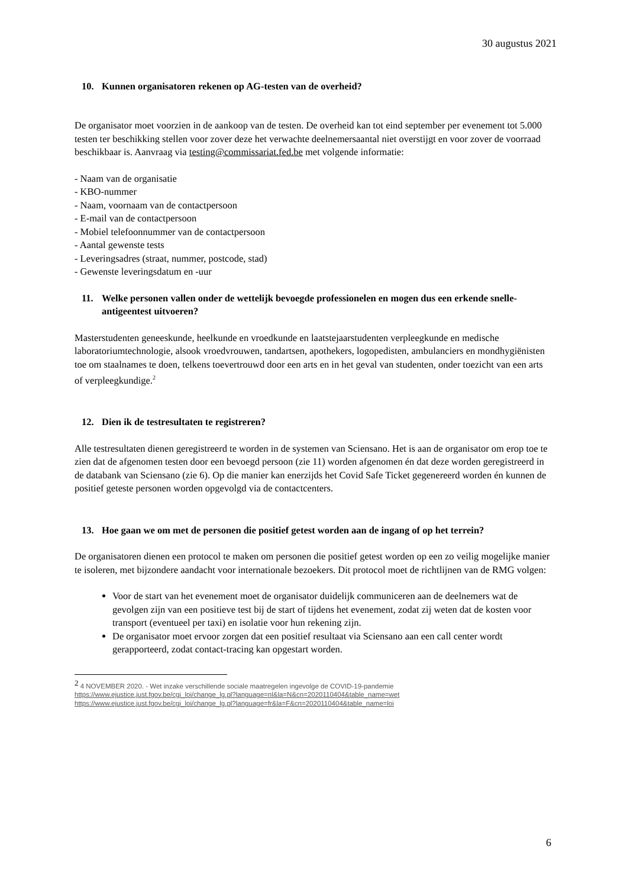30 augustus 2021
10. Kunnen organisatoren rekenen op AG-testen van de overheid?
De organisator moet voorzien in de aankoop van de testen. De overheid kan tot eind september per evenement tot 5.000 testen ter beschikking stellen voor zover deze het verwachte deelnemersaantal niet overstijgt en voor zover de voorraad beschikbaar is. Aanvraag via testing@commissariat.fed.be met volgende informatie:
- Naam van de organisatie
- KBO-nummer
- Naam, voornaam van de contactpersoon
- E-mail van de contactpersoon
- Mobiel telefoonnummer van de contactpersoon
- Aantal gewenste tests
- Leveringsadres (straat, nummer, postcode, stad)
- Gewenste leveringsdatum en -uur
11. Welke personen vallen onder de wettelijk bevoegde professionelen en mogen dus een erkende snelle-antigeentest uitvoeren?
Masterstudenten geneeskunde, heelkunde en vroedkunde en laatstejaarstudenten verpleegkunde en medische laboratoriumtechnologie, alsook vroedvrouwen, tandartsen, apothekers, logopedisten, ambulanciers en mondhygiënisten toe om staalnames te doen, telkens toevertrouwd door een arts en in het geval van studenten, onder toezicht van een arts of verpleegkundige.<sup>2</sup>
12. Dien ik de testresultaten te registreren?
Alle testresultaten dienen geregistreerd te worden in de systemen van Sciensano. Het is aan de organisator om erop toe te zien dat de afgenomen testen door een bevoegd persoon (zie 11) worden afgenomen én dat deze worden geregistreerd in de databank van Sciensano (zie 6). Op die manier kan enerzijds het Covid Safe Ticket gegenereerd worden én kunnen de positief geteste personen worden opgevolgd via de contactcenters.
13. Hoe gaan we om met de personen die positief getest worden aan de ingang of op het terrein?
De organisatoren dienen een protocol te maken om personen die positief getest worden op een zo veilig mogelijke manier te isoleren, met bijzondere aandacht voor internationale bezoekers. Dit protocol moet de richtlijnen van de RMG volgen:
Voor de start van het evenement moet de organisator duidelijk communiceren aan de deelnemers wat de gevolgen zijn van een positieve test bij de start of tijdens het evenement, zodat zij weten dat de kosten voor transport (eventueel per taxi) en isolatie voor hun rekening zijn.
De organisator moet ervoor zorgen dat een positief resultaat via Sciensano aan een call center wordt gerapporteerd, zodat contact-tracing kan opgestart worden.
<sup>2</sup> 4 NOVEMBER 2020. - Wet inzake verschillende sociale maatregelen ingevolge de COVID-19-pandemie
https://www.ejustice.just.fgov.be/cgi_loi/change_lg.pl?language=nl&la=N&cn=2020110404&table_name=wet
https://www.ejustice.just.fgov.be/cgi_loi/change_lg.pl?language=fr&la=F&cn=2020110404&table_name=loi
6